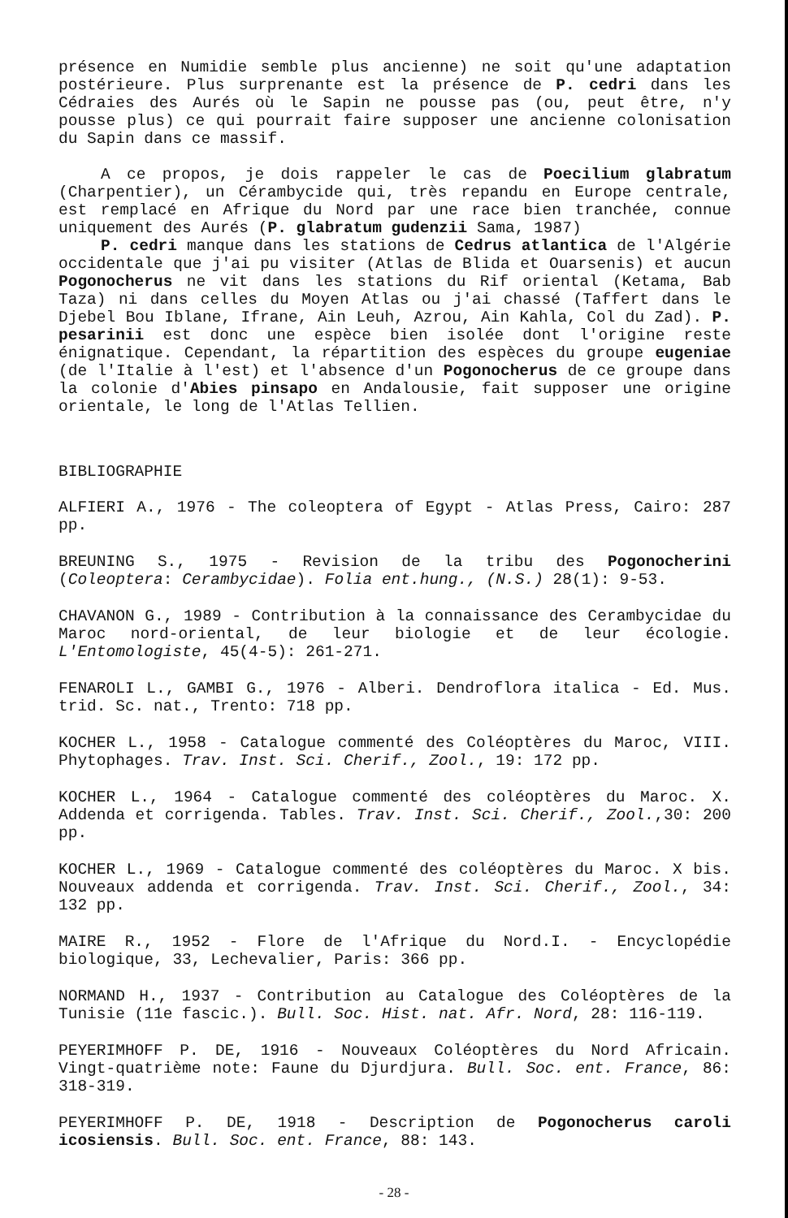présence en Numidie semble plus ancienne) ne soit qu'une adaptation postérieure. Plus surprenante est la présence de P. cedri dans les Cédraies des Aurés où le Sapin ne pousse pas (ou, peut être, n'y pousse plus) ce qui pourrait faire supposer une ancienne colonisation du Sapin dans ce massif.
A ce propos, je dois rappeler le cas de Poecilium glabratum (Charpentier), un Cérambycide qui, très repandu en Europe centrale, est remplacé en Afrique du Nord par une race bien tranchée, connue uniquement des Aurés (P. glabratum gudenzii Sama, 1987)
P. cedri manque dans les stations de Cedrus atlantica de l'Algérie occidentale que j'ai pu visiter (Atlas de Blida et Ouarsenis) et aucun Pogonocherus ne vit dans les stations du Rif oriental (Ketama, Bab Taza) ni dans celles du Moyen Atlas ou j'ai chassé (Taffert dans le Djebel Bou Iblane, Ifrane, Ain Leuh, Azrou, Ain Kahla, Col du Zad). P. pesarinii est donc une espèce bien isolée dont l'origine reste énignatique. Cependant, la répartition des espèces du groupe eugeniae (de l'Italie à l'est) et l'absence d'un Pogonocherus de ce groupe dans la colonie d'Abies pinsapo en Andalousie, fait supposer une origine orientale, le long de l'Atlas Tellien.
BIBLIOGRAPHIE
ALFIERI A., 1976 - The coleoptera of Egypt - Atlas Press, Cairo: 287 pp.
BREUNING S., 1975 - Revision de la tribu des Pogonocherini (Coleoptera: Cerambycidae). Folia ent.hung., (N.S.) 28(1): 9-53.
CHAVANON G., 1989 - Contribution à la connaissance des Cerambycidae du Maroc nord-oriental, de leur biologie et de leur écologie. L'Entomologiste, 45(4-5): 261-271.
FENAROLI L., GAMBI G., 1976 - Alberi. Dendroflora italica - Ed. Mus. trid. Sc. nat., Trento: 718 pp.
KOCHER L., 1958 - Catalogue commenté des Coléoptères du Maroc, VIII. Phytophages. Trav. Inst. Sci. Cherif., Zool., 19: 172 pp.
KOCHER L., 1964 - Catalogue commenté des coléoptères du Maroc. X. Addenda et corrigenda. Tables. Trav. Inst. Sci. Cherif., Zool.,30: 200 pp.
KOCHER L., 1969 - Catalogue commenté des coléoptères du Maroc. X bis. Nouveaux addenda et corrigenda. Trav. Inst. Sci. Cherif., Zool., 34: 132 pp.
MAIRE R., 1952 - Flore de l'Afrique du Nord.I. - Encyclopédie biologique, 33, Lechevalier, Paris: 366 pp.
NORMAND H., 1937 - Contribution au Catalogue des Coléoptères de la Tunisie (11e fascic.). Bull. Soc. Hist. nat. Afr. Nord, 28: 116-119.
PEYERIMHOFF P. DE, 1916 - Nouveaux Coléoptères du Nord Africain. Vingt-quatrième note: Faune du Djurdjura. Bull. Soc. ent. France, 86: 318-319.
PEYERIMHOFF P. DE, 1918 - Description de Pogonocherus caroli icosiensis. Bull. Soc. ent. France, 88: 143.
- 28 -